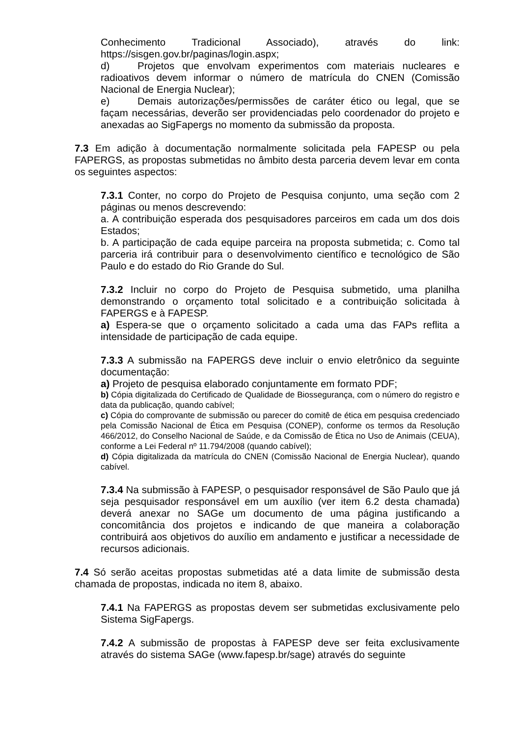Conhecimento Tradicional Associado), através do link: https://sisgen.gov.br/paginas/login.aspx;
d) Projetos que envolvam experimentos com materiais nucleares e radioativos devem informar o número de matrícula do CNEN (Comissão Nacional de Energia Nuclear);
e) Demais autorizações/permissões de caráter ético ou legal, que se façam necessárias, deverão ser providenciadas pelo coordenador do projeto e anexadas ao SigFapergs no momento da submissão da proposta.
7.3 Em adição à documentação normalmente solicitada pela FAPESP ou pela FAPERGS, as propostas submetidas no âmbito desta parceria devem levar em conta os seguintes aspectos:
7.3.1 Conter, no corpo do Projeto de Pesquisa conjunto, uma seção com 2 páginas ou menos descrevendo:
a. A contribuição esperada dos pesquisadores parceiros em cada um dos dois Estados;
b. A participação de cada equipe parceira na proposta submetida; c. Como tal parceria irá contribuir para o desenvolvimento científico e tecnológico de São Paulo e do estado do Rio Grande do Sul.
7.3.2 Incluir no corpo do Projeto de Pesquisa submetido, uma planilha demonstrando o orçamento total solicitado e a contribuição solicitada à FAPERGS e à FAPESP.
a) Espera-se que o orçamento solicitado a cada uma das FAPs reflita a intensidade de participação de cada equipe.
7.3.3 A submissão na FAPERGS deve incluir o envio eletrônico da seguinte documentação:
a) Projeto de pesquisa elaborado conjuntamente em formato PDF;
b) Cópia digitalizada do Certificado de Qualidade de Biossegurança, com o número do registro e data da publicação, quando cabível;
c) Cópia do comprovante de submissão ou parecer do comitê de ética em pesquisa credenciado pela Comissão Nacional de Ética em Pesquisa (CONEP), conforme os termos da Resolução 466/2012, do Conselho Nacional de Saúde, e da Comissão de Ética no Uso de Animais (CEUA), conforme a Lei Federal nº 11.794/2008 (quando cabível);
d) Cópia digitalizada da matrícula do CNEN (Comissão Nacional de Energia Nuclear), quando cabível.
7.3.4 Na submissão à FAPESP, o pesquisador responsável de São Paulo que já seja pesquisador responsável em um auxílio (ver item 6.2 desta chamada) deverá anexar no SAGe um documento de uma página justificando a concomitância dos projetos e indicando de que maneira a colaboração contribuirá aos objetivos do auxílio em andamento e justificar a necessidade de recursos adicionais.
7.4 Só serão aceitas propostas submetidas até a data limite de submissão desta chamada de propostas, indicada no item 8, abaixo.
7.4.1 Na FAPERGS as propostas devem ser submetidas exclusivamente pelo Sistema SigFapergs.
7.4.2 A submissão de propostas à FAPESP deve ser feita exclusivamente através do sistema SAGe (www.fapesp.br/sage) através do seguinte